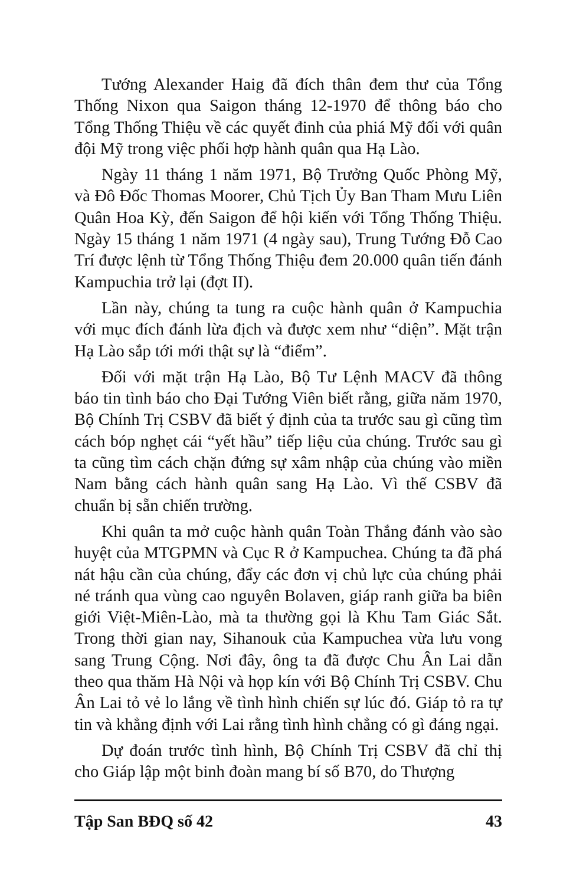Tướng Alexander Haig đã đích thân đem thư của Tổng Thống Nixon qua Saigon tháng 12-1970 để thông báo cho Tổng Thống Thiệu về các quyết đinh của phiá Mỹ đối với quân đội Mỹ trong việc phối hợp hành quân qua Hạ Lào.
Ngày 11 tháng 1 năm 1971, Bộ Trưởng Quốc Phòng Mỹ, và Đô Đốc Thomas Moorer, Chủ Tịch Ủy Ban Tham Mưu Liên Quân Hoa Kỳ, đến Saigon để hội kiến với Tổng Thống Thiệu. Ngày 15 tháng 1 năm 1971 (4 ngày sau), Trung Tướng Đỗ Cao Trí được lệnh từ Tổng Thống Thiệu đem 20.000 quân tiến đánh Kampuchia trở lại (đợt II).
Lần này, chúng ta tung ra cuộc hành quân ở Kampuchia với mục đích đánh lừa địch và được xem như “diện”. Mặt trận Hạ Lào sắp tới mới thật sự là “điểm”.
Đối với mặt trận Hạ Lào, Bộ Tư Lệnh MACV đã thông báo tin tình báo cho Đại Tướng Viên biết rằng, giữa năm 1970, Bộ Chính Trị CSBV đã biết ý định của ta trước sau gì cũng tìm cách bóp nghẹt cái “yết hầu” tiếp liệu của chúng. Trước sau gì ta cũng tìm cách chặn đứng sự xâm nhập của chúng vào miền Nam bằng cách hành quân sang Hạ Lào. Vì thế CSBV đã chuẩn bị sẵn chiến trường.
Khi quân ta mở cuộc hành quân Toàn Thắng đánh vào sào huyệt của MTGPMN và Cục R ở Kampuchea. Chúng ta đã phá nát hậu cần của chúng, đẩy các đơn vị chủ lực của chúng phải né tránh qua vùng cao nguyên Bolaven, giáp ranh giữa ba biên giới Việt-Miên-Lào, mà ta thường gọi là Khu Tam Giác Sắt. Trong thời gian nay, Sihanouk của Kampuchea vừa lưu vong sang Trung Cộng. Nơi đây, ông ta đã được Chu Ân Lai dẫn theo qua thăm Hà Nội và họp kín với Bộ Chính Trị CSBV. Chu Ân Lai tỏ vẻ lo lắng về tình hình chiến sự lúc đó. Giáp tỏ ra tự tin và khẳng định với Lai rằng tình hình chẳng có gì đáng ngại.
Dự đoán trước tình hình, Bộ Chính Trị CSBV đã chỉ thị cho Giáp lập một binh đoàn mang bí số B70, do Thượng
Tập San BĐQ số 42 43